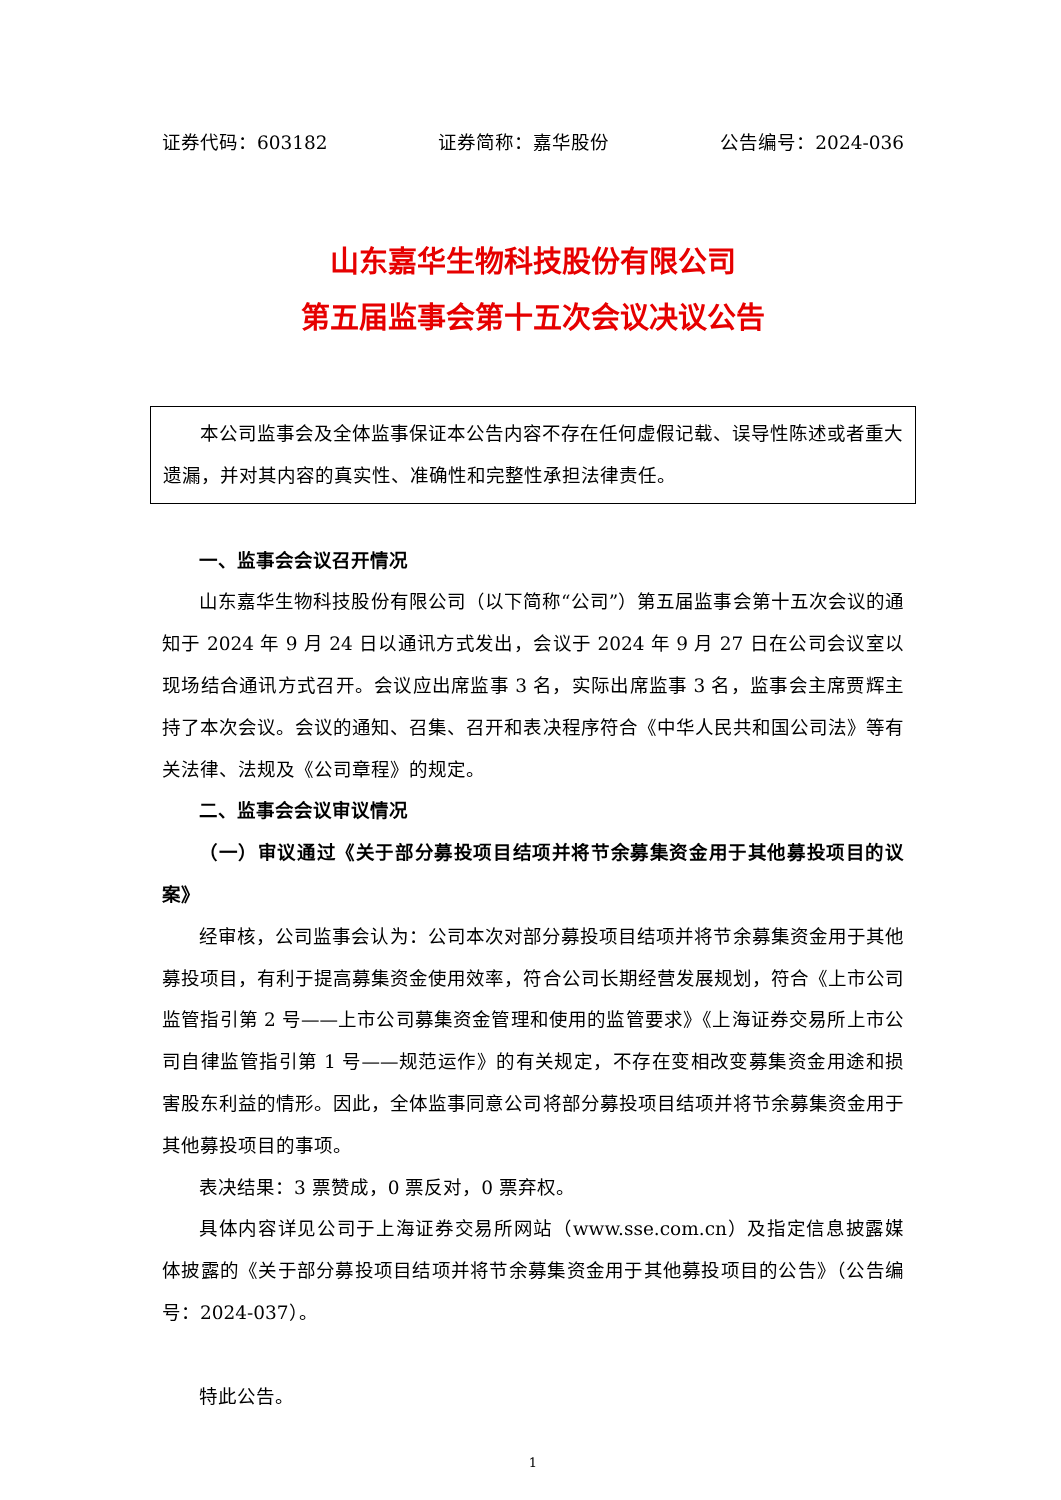证券代码：603182 证券简称：嘉华股份 公告编号：2024-036
山东嘉华生物科技股份有限公司
第五届监事会第十五次会议决议公告
本公司监事会及全体监事保证本公告内容不存在任何虚假记载、误导性陈述或者重大遗漏，并对其内容的真实性、准确性和完整性承担法律责任。
一、监事会会议召开情况
山东嘉华生物科技股份有限公司（以下简称“公司”）第五届监事会第十五次会议的通知于 2024 年 9 月 24 日以通讯方式发出，会议于 2024 年 9 月 27 日在公司会议室以现场结合通讯方式召开。会议应出席监事 3 名，实际出席监事 3 名，监事会主席贾辉主持了本次会议。会议的通知、召集、召开和表决程序符合《中华人民共和国公司法》等有关法律、法规及《公司章程》的规定。
二、监事会会议审议情况
（一）审议通过《关于部分募投项目结项并将节余募集资金用于其他募投项目的议案》
经审核，公司监事会认为：公司本次对部分募投项目结项并将节余募集资金用于其他募投项目，有利于提高募集资金使用效率，符合公司长期经营发展规划，符合《上市公司监管指引第 2 号——上市公司募集资金管理和使用的监管要求》《上海证券交易所上市公司自律监管指引第 1 号——规范运作》的有关规定，不存在变相改变募集资金用途和损害股东利益的情形。因此，全体监事同意公司将部分募投项目结项并将节余募集资金用于其他募投项目的事项。
表决结果：3 票赞成，0 票反对，0 票弃权。
具体内容详见公司于上海证券交易所网站（www.sse.com.cn）及指定信息披露媒体披露的《关于部分募投项目结项并将节余募集资金用于其他募投项目的公告》（公告编号：2024-037）。
特此公告。
1